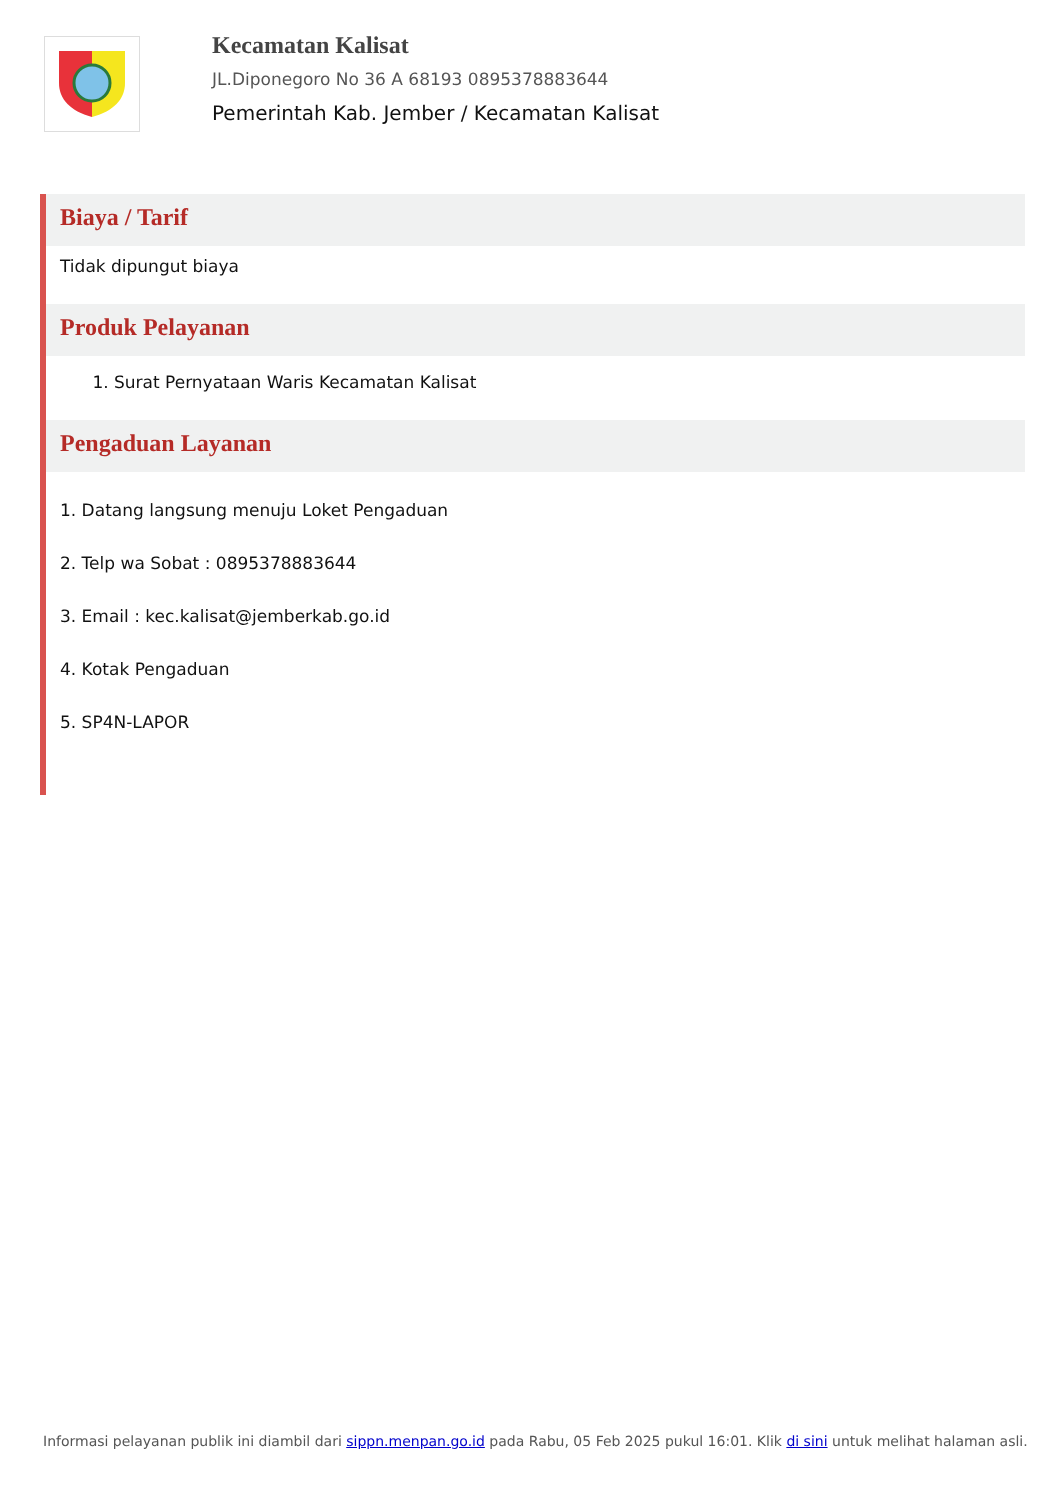Kecamatan Kalisat
JL.Diponegoro No 36 A 68193 0895378883644
Pemerintah Kab. Jember / Kecamatan Kalisat
Biaya / Tarif
Tidak dipungut biaya
Produk Pelayanan
1. Surat Pernyataan Waris Kecamatan Kalisat
Pengaduan Layanan
1. Datang langsung menuju Loket Pengaduan
2. Telp wa Sobat : 0895378883644
3. Email : kec.kalisat@jemberkab.go.id
4. Kotak Pengaduan
5. SP4N-LAPOR
Informasi pelayanan publik ini diambil dari sippn.menpan.go.id pada Rabu, 05 Feb 2025 pukul 16:01. Klik di sini untuk melihat halaman asli.